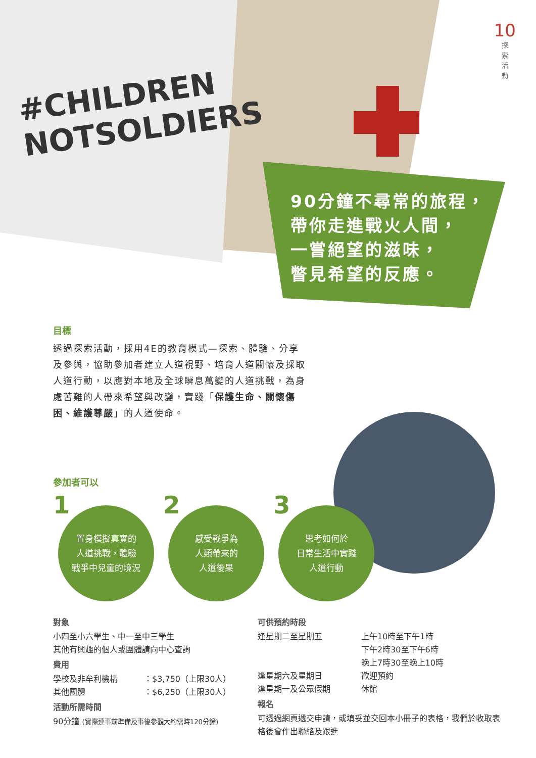#CHILDREN
NOTSOLDIERS
10
探
索
活
動
90分鐘不尋常的旅程，
帶你走進戰火人間，
一嘗絕望的滋味，
瞥見希望的反應。
目標
透過探索活動，採用4E的教育模式—探索、體驗、分享及參與，協助參加者建立人道視野、培育人道關懷及採取人道行動，以應對本地及全球瞬息萬變的人道挑戰，為身處苦難的人帶來希望與改變，實踐「保護生命、關懷傷困、維護尊嚴」的人道使命。
參加者可以
1 置身模擬真實的
人道挑戰，體驗
戰爭中兒童的境況
2 感受戰爭為
人類帶來的
人道後果
3 思考如何於
日常生活中實踐
人道行動
對象
小四至小六學生、中一至中三學生
其他有興趣的個人或團體請向中心查詢
費用
學校及非牟利機構 ：$3,750（上限30人）
其他團體 ：$6,250（上限30人）
活動所需時間
90分鐘 (實際連事前準備及事後參觀大約需時120分鐘)
可供預約時段
逢星期二至星期五 上午10時至下午1時
下午2時30至下午6時
晚上7時30至晚上10時
逢星期六及星期日 歡迎預約
逢星期一及公眾假期 休館
報名
可透過網頁遞交申請，或填妥並交回本小冊子的表格，我們於收取表格後會作出聯絡及跟進